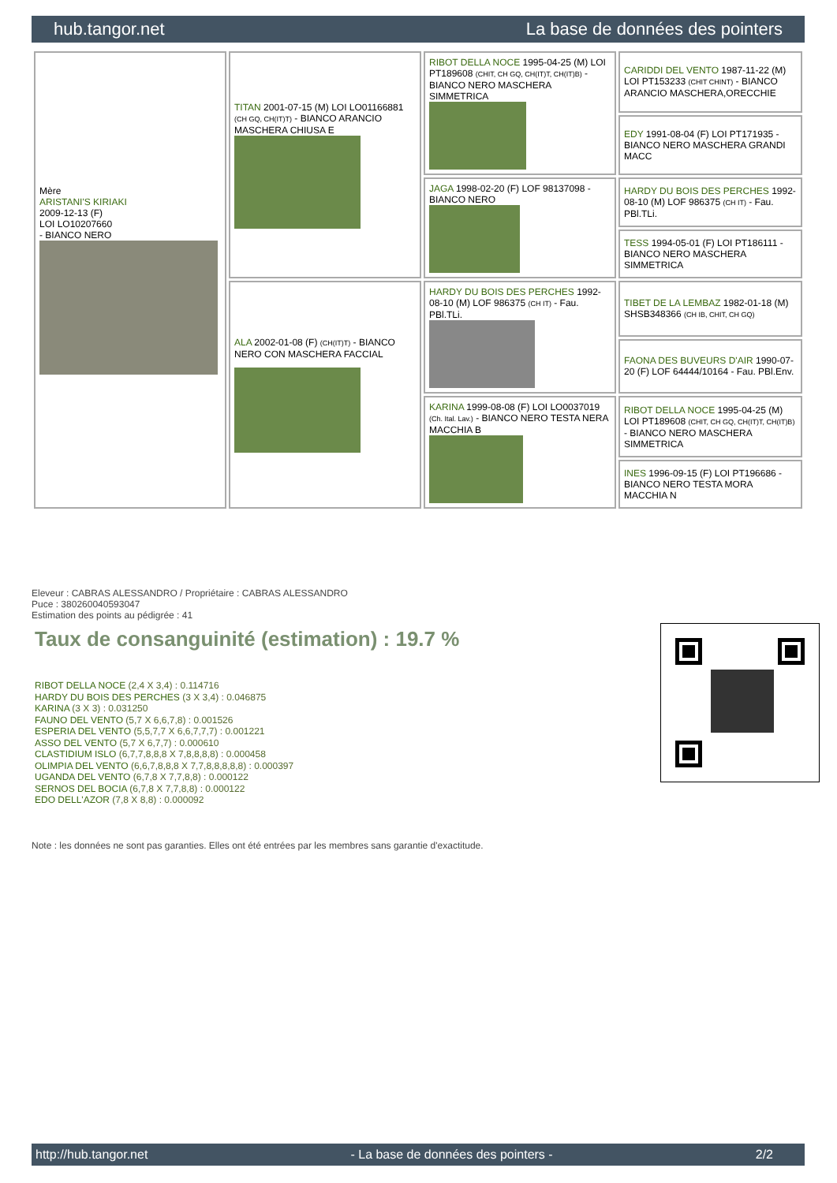hub.tangor.net La base de données des pointers
| Mère ARISTANI'S KIRIAKI 2009-12-13 (F) LOI LO10207660 - BIANCO NERO | TITAN 2001-07-15 (M) LOI LO01166881 (CH GQ, CH(IT)T) - BIANCO ARANCIO MASCHERA CHIUSA E | RIBOT DELLA NOCE 1995-04-25 (M) LOI PT189608 (CHIT, CH GQ, CH(IT)T, CH(IT)B) - BIANCO NERO MASCHERA SIMMETRICA | CARIDDI DEL VENTO 1987-11-22 (M) LOI PT153233 (CHIT CHINT) - BIANCO ARANCIO MASCHERA,ORECCHIE |
| | | | EDY 1991-08-04 (F) LOI PT171935 - BIANCO NERO MASCHERA GRANDI MACC |
| | | JAGA 1998-02-20 (F) LOF 98137098 - BIANCO NERO | HARDY DU BOIS DES PERCHES 1992-08-10 (M) LOF 986375 (CH IT) - Fau. PBl.TLi. |
| | | | TESS 1994-05-01 (F) LOI PT186111 - BIANCO NERO MASCHERA SIMMETRICA |
| | ALA 2002-01-08 (F) (CH(IT)T) - BIANCO NERO CON MASCHERA FACCIAL | HARDY DU BOIS DES PERCHES 1992-08-10 (M) LOF 986375 (CH IT) - Fau. PBl.TLi. | TIBET DE LA LEMBAZ 1982-01-18 (M) SHSB348366 (CH IB, CHIT, CH GQ) |
| | | | FAONA DES BUVEURS D'AIR 1990-07-20 (F) LOF 64444/10164 - Fau. PBl.Env. |
| | | KARINA 1999-08-08 (F) LOI LO0037019 (Ch. Ital. Lav.) - BIANCO NERO TESTA NERA MACCHIA B | RIBOT DELLA NOCE 1995-04-25 (M) LOI PT189608 (CHIT, CH GQ, CH(IT)T, CH(IT)B) - BIANCO NERO MASCHERA SIMMETRICA |
| | | | INES 1996-09-15 (F) LOI PT196686 - BIANCO NERO TESTA MORA MACCHIA N |
Eleveur : CABRAS ALESSANDRO / Propriétaire : CABRAS ALESSANDRO
Puce : 380260040593047
Estimation des points au pédigrée : 41
Taux de consanguinité (estimation) : 19.7 %
RIBOT DELLA NOCE (2,4 X 3,4) : 0.114716
HARDY DU BOIS DES PERCHES (3 X 3,4) : 0.046875
KARINA (3 X 3) : 0.031250
FAUNO DEL VENTO (5,7 X 6,6,7,8) : 0.001526
ESPERIA DEL VENTO (5,5,7,7 X 6,6,7,7,7) : 0.001221
ASSO DEL VENTO (5,7 X 6,7,7) : 0.000610
CLASTIDIUM ISLO (6,7,7,8,8,8 X 7,8,8,8,8) : 0.000458
OLIMPIA DEL VENTO (6,6,7,8,8,8 X 7,7,8,8,8,8,8) : 0.000397
UGANDA DEL VENTO (6,7,8 X 7,7,8,8) : 0.000122
SERNOS DEL BOCIA (6,7,8 X 7,7,8,8) : 0.000122
EDO DELL'AZOR (7,8 X 8,8) : 0.000092
Note : les données ne sont pas garanties. Elles ont été entrées par les membres sans garantie d'exactitude.
http://hub.tangor.net - La base de données des pointers - 2/2